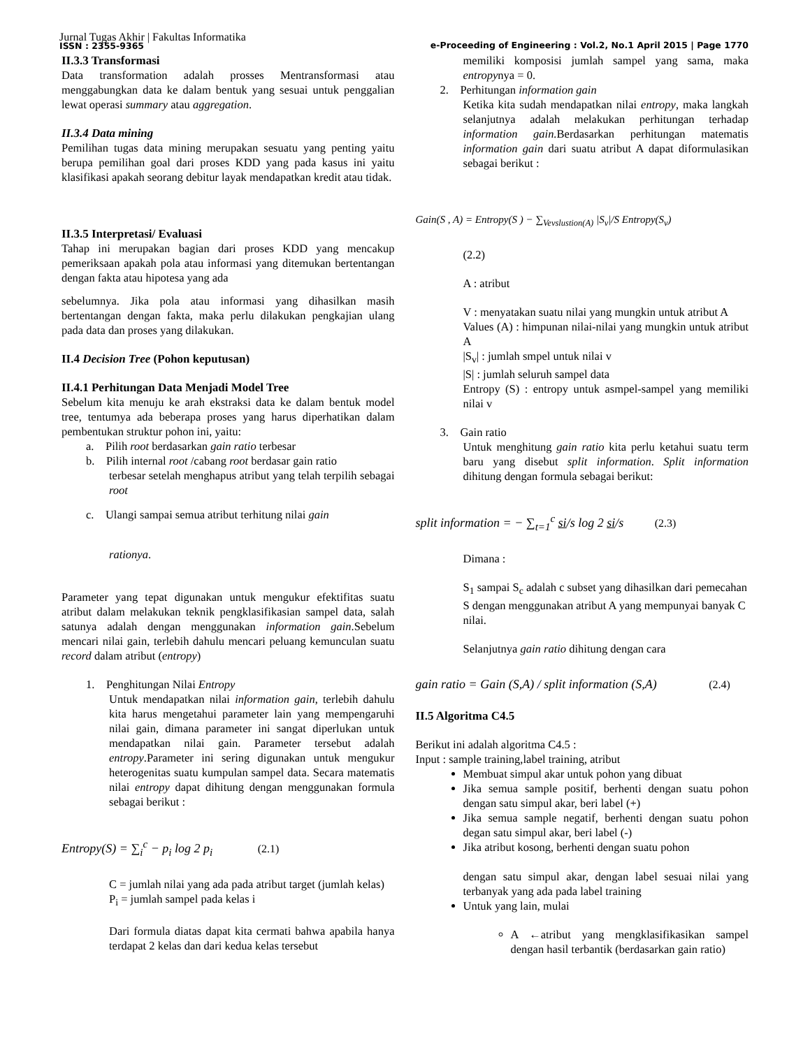Jurnal Tugas Akhir | Fakultas Informatika
ISSN : 2355-9365
e-Proceeding of Engineering : Vol.2, No.1 April 2015 | Page 1770
II.3.3 Transformasi
Data transformation adalah prosses Mentransformasi atau menggabungkan data ke dalam bentuk yang sesuai untuk penggalian lewat operasi summary atau aggregation.
II.3.4 Data mining
Pemilihan tugas data mining merupakan sesuatu yang penting yaitu berupa pemilihan goal dari proses KDD yang pada kasus ini yaitu klasifikasi apakah seorang debitur layak mendapatkan kredit atau tidak.
II.3.5 Interpretasi/ Evaluasi
Tahap ini merupakan bagian dari proses KDD yang mencakup pemeriksaan apakah pola atau informasi yang ditemukan bertentangan dengan fakta atau hipotesa yang ada
sebelumnya. Jika pola atau informasi yang dihasilkan masih bertentangan dengan fakta, maka perlu dilakukan pengkajian ulang pada data dan proses yang dilakukan.
II.4 Decision Tree (Pohon keputusan)
II.4.1 Perhitungan Data Menjadi Model Tree
Sebelum kita menuju ke arah ekstraksi data ke dalam bentuk model tree, tentumya ada beberapa proses yang harus diperhatikan dalam pembentukan struktur pohon ini, yaitu:
a. Pilih root berdasarkan gain ratio terbesar
b. Pilih internal root /cabang root berdasar gain ratio
terbesar setelah menghapus atribut yang telah terpilih sebagai root
c. Ulangi sampai semua atribut terhitung nilai gain
rationya.
Parameter yang tepat digunakan untuk mengukur efektifitas suatu atribut dalam melakukan teknik pengklasifikasian sampel data, salah satunya adalah dengan menggunakan information gain.Sebelum mencari nilai gain, terlebih dahulu mencari peluang kemunculan suatu record dalam atribut (entropy)
1. Penghitungan Nilai Entropy
Untuk mendapatkan nilai information gain, terlebih dahulu kita harus mengetahui parameter lain yang mempengaruhi nilai gain, dimana parameter ini sangat diperlukan untuk mendapatkan nilai gain. Parameter tersebut adalah entropy.Parameter ini sering digunakan untuk mengukur heterogenitas suatu kumpulan sampel data. Secara matematis nilai entropy dapat dihitung dengan menggunakan formula sebagai berikut :
Entropy(S) = ∑<sub>i</sub><sup>c</sup> − p<sub>i</sub> log 2 p<sub>i</sub> (2.1)
C = jumlah nilai yang ada pada atribut target (jumlah kelas)
P<sub>i</sub> = jumlah sampel pada kelas i
Dari formula diatas dapat kita cermati bahwa apabila hanya terdapat 2 kelas dan dari kedua kelas tersebut
memiliki komposisi jumlah sampel yang sama, maka entropynya = 0.
2. Perhitungan information gain
Ketika kita sudah mendapatkan nilai entropy, maka langkah selanjutnya adalah melakukan perhitungan terhadap information gain. Berdasarkan perhitungan matematis information gain dari suatu atribut A dapat diformulasikan sebagai berikut :
Gain(S , A) = Entropy(S ) − ∑<sub>Vevslustion(A)</sub> |S<sub>v</sub>|/S Entropy(S<sub>v</sub>)
(2.2)
A : atribut
V : menyatakan suatu nilai yang mungkin untuk atribut A
Values (A) : himpunan nilai-nilai yang mungkin untuk atribut A
|S<sub>v</sub>| : jumlah smpel untuk nilai v
|S| : jumlah seluruh sampel data
Entropy (S) : entropy untuk asmpel-sampel yang memiliki nilai v
3. Gain ratio
Untuk menghitung gain ratio kita perlu ketahui suatu term baru yang disebut split information. Split information dihitung dengan formula sebagai berikut:
split information = − ∑<sub>t=1</sub><sup>c</sup> si/s log 2 si/s (2.3)
Dimana :
S<sub>1</sub> sampai S<sub>c</sub> adalah c subset yang dihasilkan dari pemecahan S dengan menggunakan atribut A yang mempunyai banyak C nilai.
Selanjutnya gain ratio dihitung dengan cara
gain ratio = Gain (S,A) / split information (S,A) (2.4)
II.5 Algoritma C4.5
Berikut ini adalah algoritma C4.5 :
Input : sample training,label training, atribut
Membuat simpul akar untuk pohon yang dibuat
Jika semua sample positif, berhenti dengan suatu pohon dengan satu simpul akar, beri label (+)
Jika semua sample negatif, berhenti dengan suatu pohon degan satu simpul akar, beri label (-)
Jika atribut kosong, berhenti dengan suatu pohon
dengan satu simpul akar, dengan label sesuai nilai yang terbanyak yang ada pada label training
Untuk yang lain, mulai
A ←atribut yang mengklasifikasikan sampel dengan hasil terbantik (berdasarkan gain ratio)